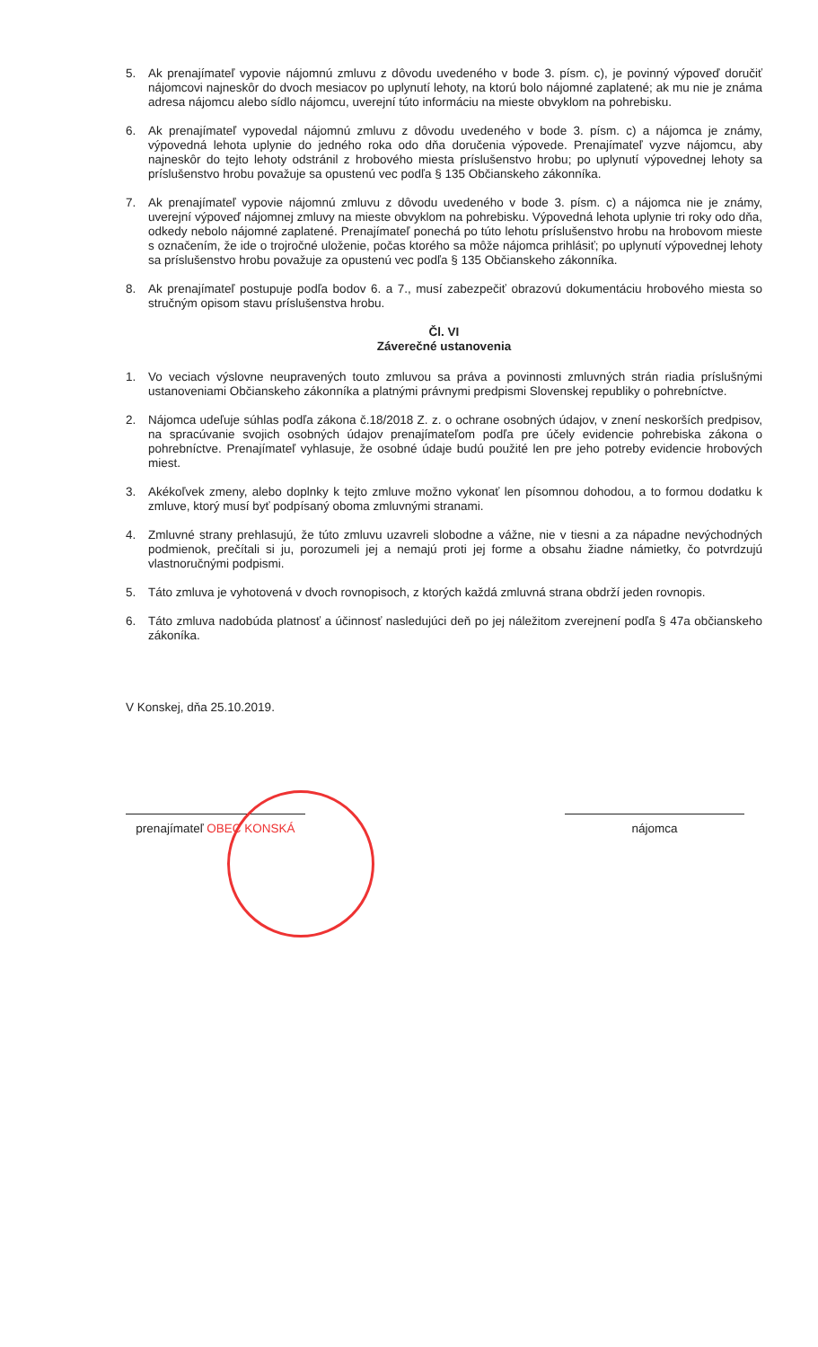5. Ak prenajímateľ vypovie nájomnú zmluvu z dôvodu uvedeného v bode 3. písm. c), je povinný výpoveď doručiť nájomcovi najneskôr do dvoch mesiacov po uplynutí lehoty, na ktorú bolo nájomné zaplatené; ak mu nie je známa adresa nájomcu alebo sídlo nájomcu, uverejní túto informáciu na mieste obvyklom na pohrebisku.
6. Ak prenajímateľ vypovedal nájomnú zmluvu z dôvodu uvedeného v bode 3. písm. c) a nájomca je známy, výpovedná lehota uplynie do jedného roka odo dňa doručenia výpovede. Prenajímateľ vyzve nájomcu, aby najneskôr do tejto lehoty odstránil z hrobového miesta príslušenstvo hrobu; po uplynutí výpovednej lehoty sa príslušenstvo hrobu považuje sa opustenú vec podľa § 135 Občianskeho zákonníka.
7. Ak prenajímateľ vypovie nájomnú zmluvu z dôvodu uvedeného v bode 3. písm. c) a nájomca nie je známy, uverejní výpoveď nájomnej zmluvy na mieste obvyklom na pohrebisku. Výpovedná lehota uplynie tri roky odo dňa, odkedy nebolo nájomné zaplatené. Prenajímateľ ponechá po túto lehotu príslušenstvo hrobu na hrobovom mieste s označením, že ide o trojročné uloženie, počas ktorého sa môže nájomca prihlásiť; po uplynutí výpovednej lehoty sa príslušenstvo hrobu považuje za opustenú vec podľa § 135 Občianskeho zákonníka.
8. Ak prenajímateľ postupuje podľa bodov 6. a 7., musí zabezpečiť obrazovú dokumentáciu hrobového miesta so stručným opisom stavu príslušenstva hrobu.
Čl. VI
Záverečné ustanovenia
1. Vo veciach výslovne neupravených touto zmluvou sa práva a povinnosti zmluvných strán riadia príslušnými ustanoveniami Občianskeho zákonníka a platnými právnymi predpismi Slovenskej republiky o pohrebníctve.
2. Nájomca udeľuje súhlas podľa zákona č.18/2018 Z. z. o ochrane osobných údajov, v znení neskorších predpisov, na spracúvanie svojich osobných údajov prenajímateľom podľa pre účely evidencie pohrebiska zákona o pohrebníctve. Prenajímateľ vyhlasuje, že osobné údaje budú použité len pre jeho potreby evidencie hrobových miest.
3. Akékoľvek zmeny, alebo doplnky k tejto zmluve možno vykonať len písomnou dohodou, a to formou dodatku k zmluve, ktorý musí byť podpísaný oboma zmluvnými stranami.
4. Zmluvné strany prehlasujú, že túto zmluvu uzavreli slobodne a vážne, nie v tiesni a za nápadne nevýchodných podmienok, prečítali si ju, porozumeli jej a nemajú proti jej forme a obsahu žiadne námietky, čo potvrdzujú vlastnoručnými podpismi.
5. Táto zmluva je vyhotovená v dvoch rovnopisoch, z ktorých každá zmluvná strana obdrží jeden rovnopis.
6. Táto zmluva nadobúda platnosť a účinnosť nasledujúci deň po jej náležitom zverejnení podľa § 47a občianskeho zákoníka.
V Konskej, dňa 25.10.2019.
prenajímateľ OBEC KONSKÁ nájomca